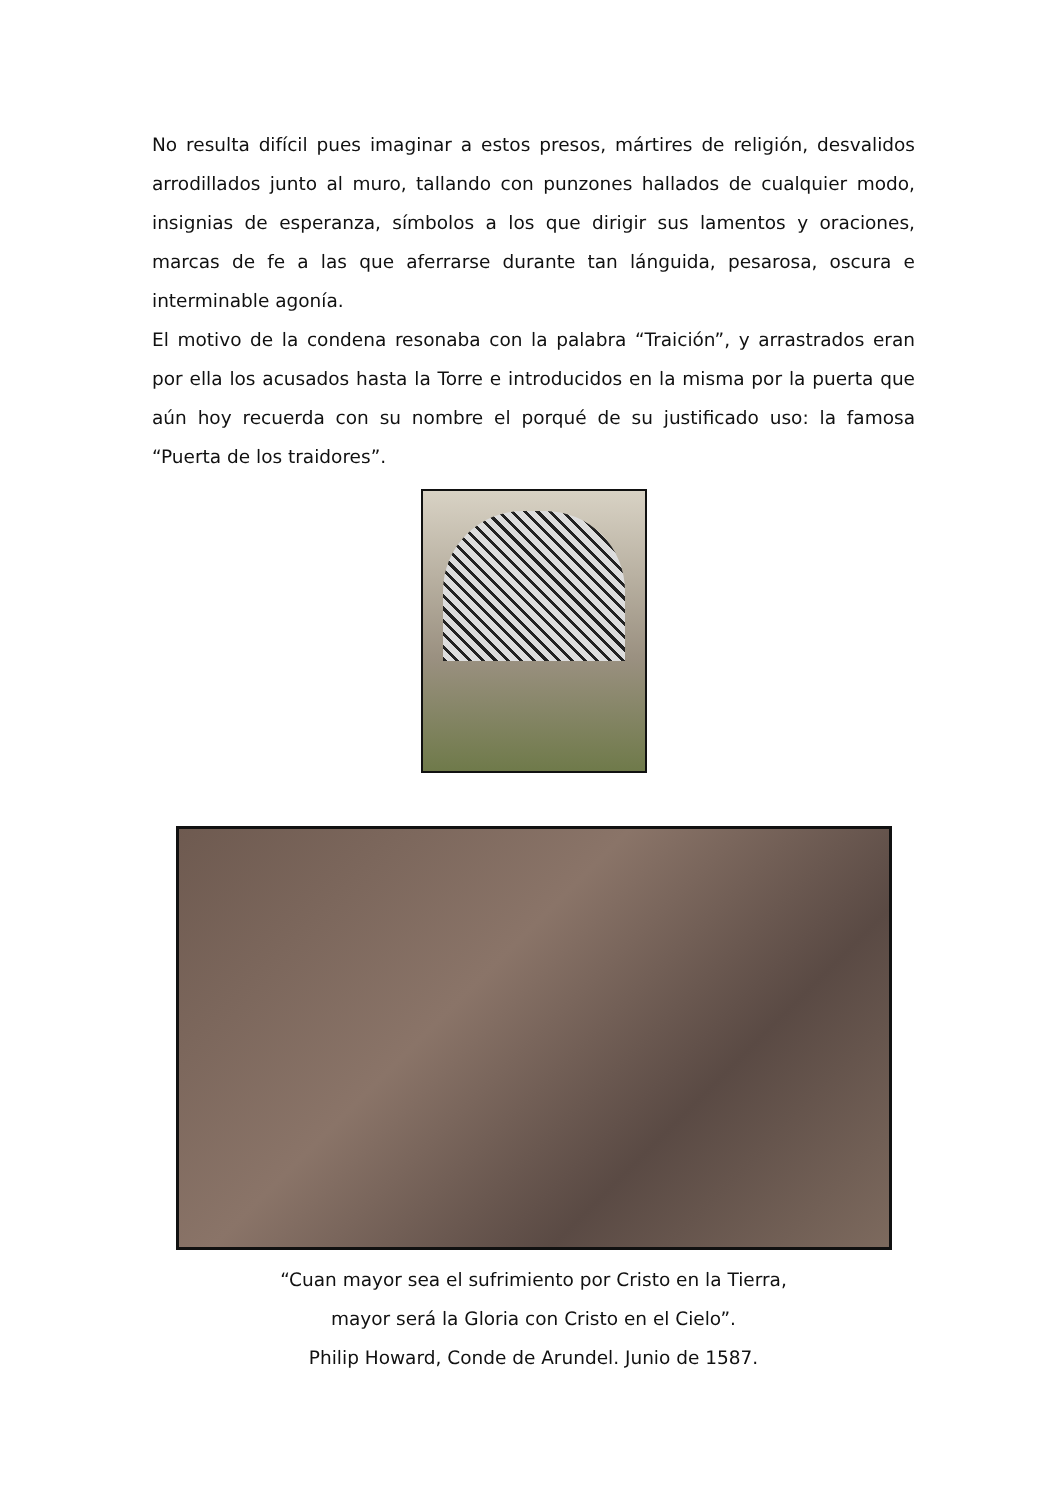No resulta difícil pues imaginar a estos presos, mártires de religión, desvalidos arrodillados junto al muro, tallando con punzones hallados de cualquier modo, insignias de esperanza, símbolos a los que dirigir sus lamentos y oraciones, marcas de fe a las que aferrarse durante tan lánguida, pesarosa, oscura e interminable agonía.
El motivo de la condena resonaba con la palabra “Traición”, y arrastrados eran por ella los acusados hasta la Torre e introducidos en la misma por la puerta que aún hoy recuerda con su nombre el porqué de su justificado uso: la famosa “Puerta de los traidores”.
“Cuan mayor sea el sufrimiento por Cristo en la Tierra,
mayor será la Gloria con Cristo en el Cielo”.
Philip Howard, Conde de Arundel. Junio de 1587.